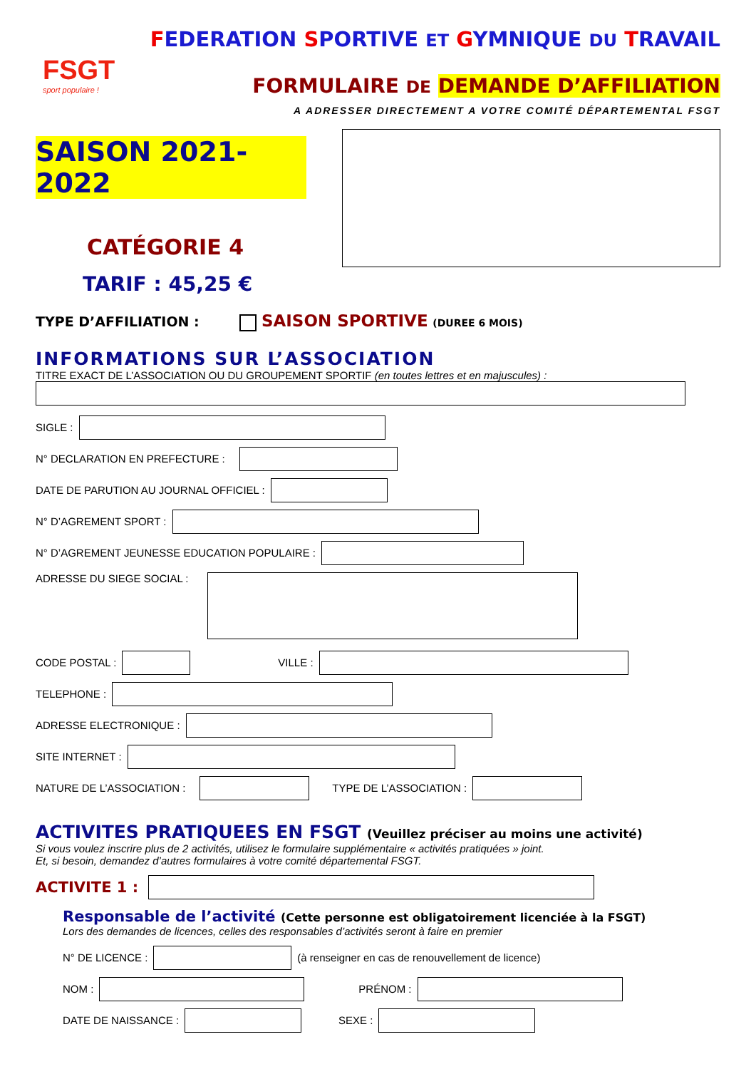FSGT
sport populaire !
FEDERATION SPORTIVE ET GYMNIQUE DU TRAVAIL
FORMULAIRE DE DEMANDE D’AFFILIATION
A ADRESSER DIRECTEMENT A VOTRE COMITÉ DÉPARTEMENTAL FSGT
SAISON 2021-2022
CATÉGORIE 4
TARIF : 45,25 €
TYPE D’AFFILIATION : SAISON SPORTIVE (DUREE 6 MOIS)
INFORMATIONS SUR L’ASSOCIATION
TITRE EXACT DE L’ASSOCIATION OU DU GROUPEMENT SPORTIF (en toutes lettres et en majuscules) :
SIGLE :
N° DECLARATION EN PREFECTURE :
DATE DE PARUTION AU JOURNAL OFFICIEL :
N° D’AGREMENT SPORT :
N° D’AGREMENT JEUNESSE EDUCATION POPULAIRE :
ADRESSE DU SIEGE SOCIAL :
CODE POSTAL : VILLE :
TELEPHONE :
ADRESSE ELECTRONIQUE :
SITE INTERNET :
NATURE DE L’ASSOCIATION : TYPE DE L’ASSOCIATION :
ACTIVITES PRATIQUEES EN FSGT (Veuillez préciser au moins une activité)
Si vous voulez inscrire plus de 2 activités, utilisez le formulaire supplémentaire « activités pratiquées » joint.
Et, si besoin, demandez d’autres formulaires à votre comité départemental FSGT.
ACTIVITE 1 :
Responsable de l’activité (Cette personne est obligatoirement licenciée à la FSGT)
Lors des demandes de licences, celles des responsables d’activités seront à faire en premier
N° DE LICENCE : (à renseigner en cas de renouvellement de licence)
NOM : PRÉNOM :
DATE DE NAISSANCE : SEXE :